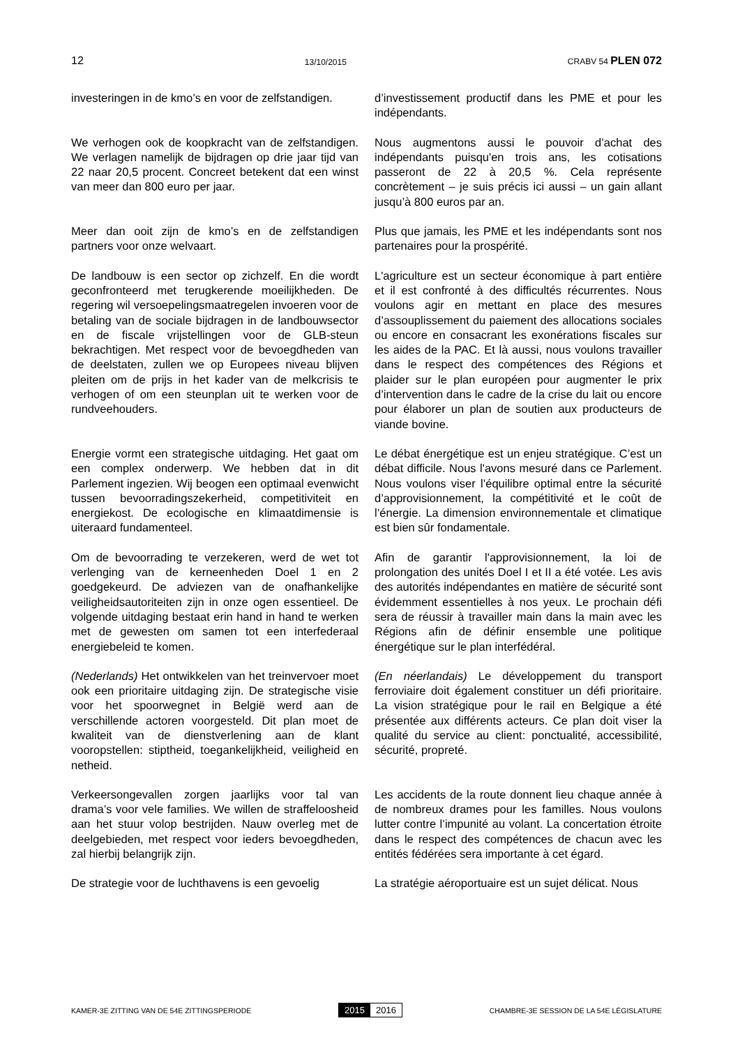12 13/10/2015 CRABV 54 PLEN 072
investeringen in de kmo’s en voor de zelfstandigen.
d’investissement productif dans les PME et pour les indépendants.
We verhogen ook de koopkracht van de zelfstandigen. We verlagen namelijk de bijdragen op drie jaar tijd van 22 naar 20,5 procent. Concreet betekent dat een winst van meer dan 800 euro per jaar.
Nous augmentons aussi le pouvoir d’achat des indépendants puisqu'en trois ans, les cotisations passeront de 22 à 20,5 %. Cela représente concrètement – je suis précis ici aussi – un gain allant jusqu’à 800 euros par an.
Meer dan ooit zijn de kmo’s en de zelfstandigen partners voor onze welvaart.
Plus que jamais, les PME et les indépendants sont nos partenaires pour la prospérité.
De landbouw is een sector op zichzelf. En die wordt geconfronteerd met terugkerende moeilijkheden. De regering wil versoepelingsmaatregelen invoeren voor de betaling van de sociale bijdragen in de landbouwsector en de fiscale vrijstellingen voor de GLB-steun bekrachtigen. Met respect voor de bevoegdheden van de deelstaten, zullen we op Europees niveau blijven pleiten om de prijs in het kader van de melkcrisis te verhogen of om een steunplan uit te werken voor de rundveehouders.
L'agriculture est un secteur économique à part entière et il est confronté à des difficultés récurrentes. Nous voulons agir en mettant en place des mesures d’assouplissement du paiement des allocations sociales ou encore en consacrant les exonérations fiscales sur les aides de la PAC. Et là aussi, nous voulons travailler dans le respect des compétences des Régions et plaider sur le plan européen pour augmenter le prix d’intervention dans le cadre de la crise du lait ou encore pour élaborer un plan de soutien aux producteurs de viande bovine.
Energie vormt een strategische uitdaging. Het gaat om een complex onderwerp. We hebben dat in dit Parlement ingezien. Wij beogen een optimaal evenwicht tussen bevoorradingszekerheid, competitiviteit en energiekost. De ecologische en klimaatdimensie is uiteraard fundamenteel.
Le débat énergétique est un enjeu stratégique. C’est un débat difficile. Nous l'avons mesuré dans ce Parlement. Nous voulons viser l’équilibre optimal entre la sécurité d’approvisionnement, la compétitivité et le coût de l’énergie. La dimension environnementale et climatique est bien sûr fondamentale.
Om de bevoorrading te verzekeren, werd de wet tot verlenging van de kerneenheden Doel 1 en 2 goedgekeurd. De adviezen van de onafhankelijke veiligheidsautoriteiten zijn in onze ogen essentieel. De volgende uitdaging bestaat erin hand in hand te werken met de gewesten om samen tot een interfederaal energiebeleid te komen.
Afin de garantir l'approvisionnement, la loi de prolongation des unités Doel I et II a été votée. Les avis des autorités indépendantes en matière de sécurité sont évidemment essentielles à nos yeux. Le prochain défi sera de réussir à travailler main dans la main avec les Régions afin de définir ensemble une politique énergétique sur le plan interfédéral.
(Nederlands) Het ontwikkelen van het treinvervoer moet ook een prioritaire uitdaging zijn. De strategische visie voor het spoorwegnet in België werd aan de verschillende actoren voorgesteld. Dit plan moet de kwaliteit van de dienstverlening aan de klant vooropstellen: stiptheid, toegankelijkheid, veiligheid en netheid.
(En néerlandais) Le développement du transport ferroviaire doit également constituer un défi prioritaire. La vision stratégique pour le rail en Belgique a été présentée aux différents acteurs. Ce plan doit viser la qualité du service au client: ponctualité, accessibilité, sécurité, propreté.
Verkeersongevallen zorgen jaarlijks voor tal van drama’s voor vele families. We willen de straffeloosheid aan het stuur volop bestrijden. Nauw overleg met de deelgebieden, met respect voor ieders bevoegdheden, zal hierbij belangrijk zijn.
Les accidents de la route donnent lieu chaque année à de nombreux drames pour les familles. Nous voulons lutter contre l’impunité au volant. La concertation étroite dans le respect des compétences de chacun avec les entités fédérées sera importante à cet égard.
De strategie voor de luchthavens is een gevoelig
La stratégie aéroportuaire est un sujet délicat. Nous
KAMER-3E ZITTING VAN DE 54E ZITTINGSPERIODE 2015 2016 CHAMBRE-3E SESSION DE LA 54E LÉGISLATURE